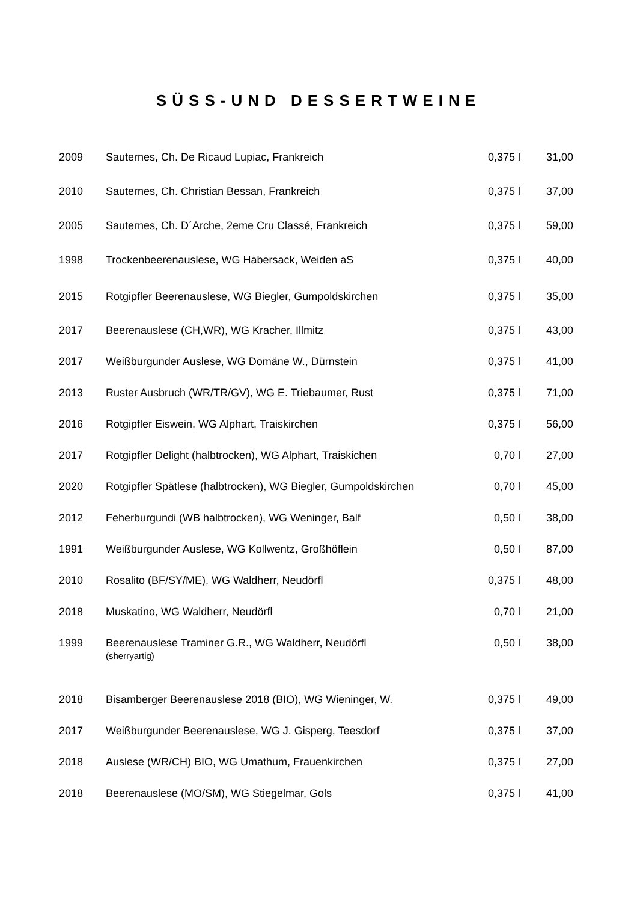SÜSS-UND DESSERTWEINE
| 2009 | Sauternes, Ch. De Ricaud Lupiac, Frankreich | 0,375 l | 31,00 |
| 2010 | Sauternes, Ch. Christian Bessan, Frankreich | 0,375 l | 37,00 |
| 2005 | Sauternes, Ch. D´Arche, 2eme Cru Classé, Frankreich | 0,375 l | 59,00 |
| 1998 | Trockenbeerenauslese, WG Habersack, Weiden aS | 0,375 l | 40,00 |
| 2015 | Rotgipfler Beerenauslese, WG Biegler, Gumpoldskirchen | 0,375 l | 35,00 |
| 2017 | Beerenauslese (CH,WR), WG Kracher, Illmitz | 0,375 l | 43,00 |
| 2017 | Weißburgunder Auslese, WG Domäne W., Dürnstein | 0,375 l | 41,00 |
| 2013 | Ruster Ausbruch (WR/TR/GV), WG E. Triebaumer, Rust | 0,375 l | 71,00 |
| 2016 | Rotgipfler Eiswein, WG Alphart, Traiskirchen | 0,375 l | 56,00 |
| 2017 | Rotgipfler Delight (halbtrocken), WG Alphart, Traiskichen | 0,70 l | 27,00 |
| 2020 | Rotgipfler Spätlese (halbtrocken), WG Biegler, Gumpoldskirchen | 0,70 l | 45,00 |
| 2012 | Feherburgundi (WB halbtrocken), WG Weninger, Balf | 0,50 l | 38,00 |
| 1991 | Weißburgunder Auslese, WG Kollwentz, Großhöflein | 0,50 l | 87,00 |
| 2010 | Rosalito (BF/SY/ME), WG Waldherr, Neudörfl | 0,375 l | 48,00 |
| 2018 | Muskatino, WG Waldherr, Neudörfl | 0,70 l | 21,00 |
| 1999 | Beerenauslese Traminer G.R., WG Waldherr, Neudörfl (sherryartig) | 0,50 l | 38,00 |
| 2018 | Bisamberger Beerenauslese 2018 (BIO), WG Wieninger, W. | 0,375 l | 49,00 |
| 2017 | Weißburgunder Beerenauslese, WG J. Gisperg, Teesdorf | 0,375 l | 37,00 |
| 2018 | Auslese (WR/CH) BIO, WG Umathum, Frauenkirchen | 0,375 l | 27,00 |
| 2018 | Beerenauslese (MO/SM), WG Stiegelmar, Gols | 0,375 l | 41,00 |